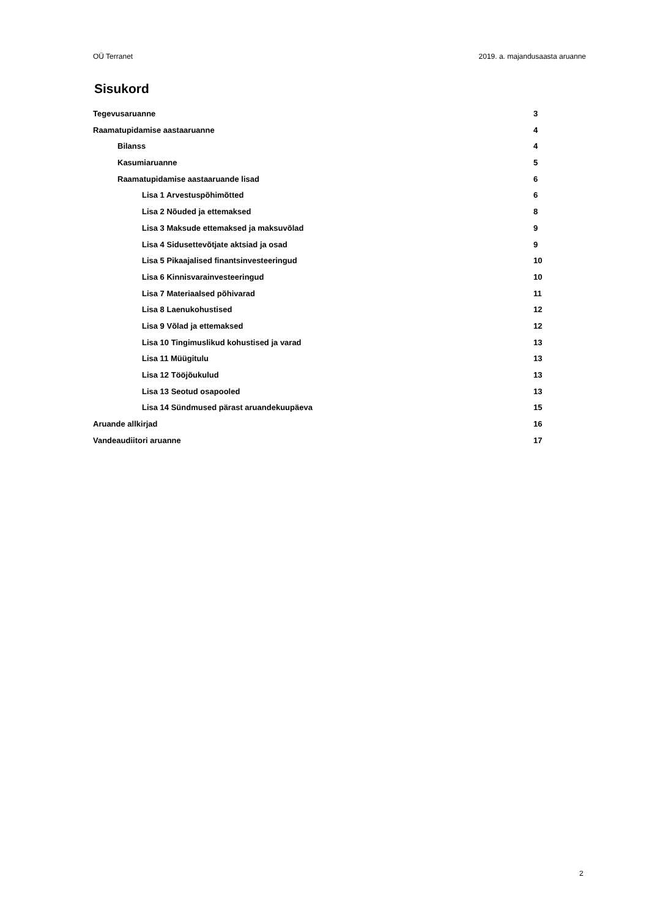OÜ Terranet 2019. a. majandusaasta aruanne
Sisukord
Tegevusaruanne 3
Raamatupidamise aastaaruanne 4
Bilanss 4
Kasumiaruanne 5
Raamatupidamise aastaaruande lisad 6
Lisa 1 Arvestuspõhimõtted 6
Lisa 2 Nõuded ja ettemaksed 8
Lisa 3 Maksude ettemaksed ja maksuvõlad 9
Lisa 4 Sidusettevõtjate aktsiad ja osad 9
Lisa 5 Pikaajalised finantsinvesteeringud 10
Lisa 6 Kinnisvarainvesteeringud 10
Lisa 7 Materiaalsed põhivarad 11
Lisa 8 Laenukohustised 12
Lisa 9 Võlad ja ettemaksed 12
Lisa 10 Tingimuslikud kohustised ja varad 13
Lisa 11 Müügitulu 13
Lisa 12 Tööjõukulud 13
Lisa 13 Seotud osapooled 13
Lisa 14 Sündmused pärast aruandekuupäeva 15
Aruande allkirjad 16
Vandeaudiitori aruanne 17
2